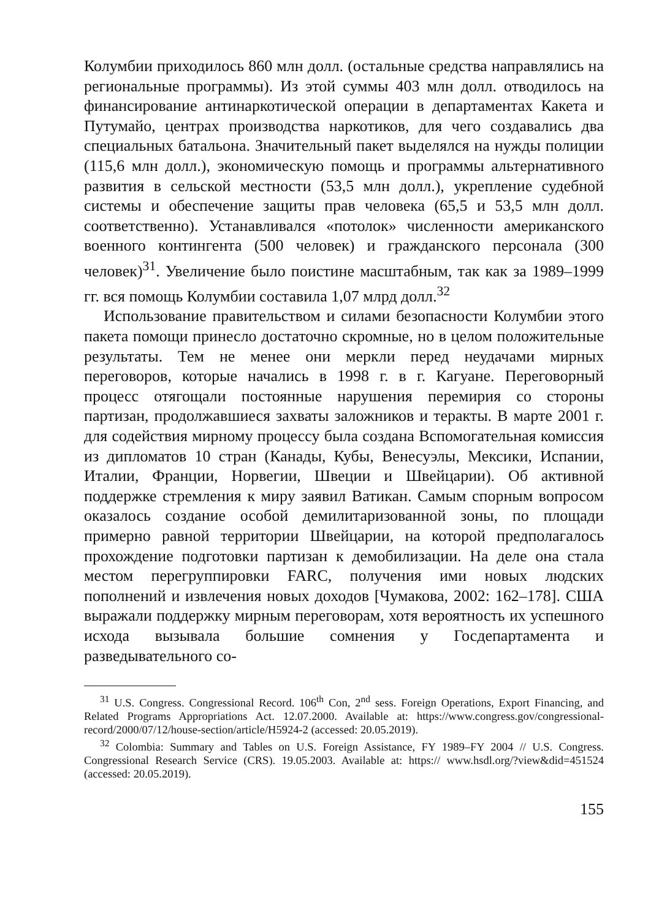Колумбии приходилось 860 млн долл. (остальные средства направлялись на региональные программы). Из этой суммы 403 млн долл. отводилось на финансирование антинаркотической операции в департаментах Какета и Путумайо, центрах производства наркотиков, для чего создавались два специальных батальона. Значительный пакет выделялся на нужды полиции (115,6 млн долл.), экономическую помощь и программы альтернативного развития в сельской местности (53,5 млн долл.), укрепление судебной системы и обеспечение защиты прав человека (65,5 и 53,5 млн долл. соответственно). Устанавливался «потолок» численности американского военного контингента (500 человек) и гражданского персонала (300 человек)<sup>31</sup>. Увеличение было поистине масштабным, так как за 1989–1999 гг. вся помощь Колумбии составила 1,07 млрд долл.<sup>32</sup>
Использование правительством и силами безопасности Колумбии этого пакета помощи принесло достаточно скромные, но в целом положительные результаты. Тем не менее они меркли перед неудачами мирных переговоров, которые начались в 1998 г. в г. Кагуане. Переговорный процесс отягощали постоянные нарушения перемирия со стороны партизан, продолжавшиеся захваты заложников и теракты. В марте 2001 г. для содействия мирному процессу была создана Вспомогательная комиссия из дипломатов 10 стран (Канады, Кубы, Венесуэлы, Мексики, Испании, Италии, Франции, Норвегии, Швеции и Швейцарии). Об активной поддержке стремления к миру заявил Ватикан. Самым спорным вопросом оказалось создание особой демилитаризованной зоны, по площади примерно равной территории Швейцарии, на которой предполагалось прохождение подготовки партизан к демобилизации. На деле она стала местом перегруппировки FARC, получения ими новых людских пополнений и извлечения новых доходов [Чумакова, 2002: 162–178]. США выражали поддержку мирным переговорам, хотя вероятность их успешного исхода вызывала большие сомнения у Госдепартамента и разведывательного со-
<sup>31</sup> U.S. Congress. Congressional Record. 106<sup>th</sup> Con, 2<sup>nd</sup> sess. Foreign Operations, Export Financing, and Related Programs Appropriations Act. 12.07.2000. Available at: https://www.congress.gov/congressional-record/2000/07/12/house-section/article/H5924-2 (accessed: 20.05.2019).
<sup>32</sup> Colombia: Summary and Tables on U.S. Foreign Assistance, FY 1989–FY 2004 // U.S. Congress. Congressional Research Service (CRS). 19.05.2003. Available at: https:// www.hsdl.org/?view&did=451524 (accessed: 20.05.2019).
155